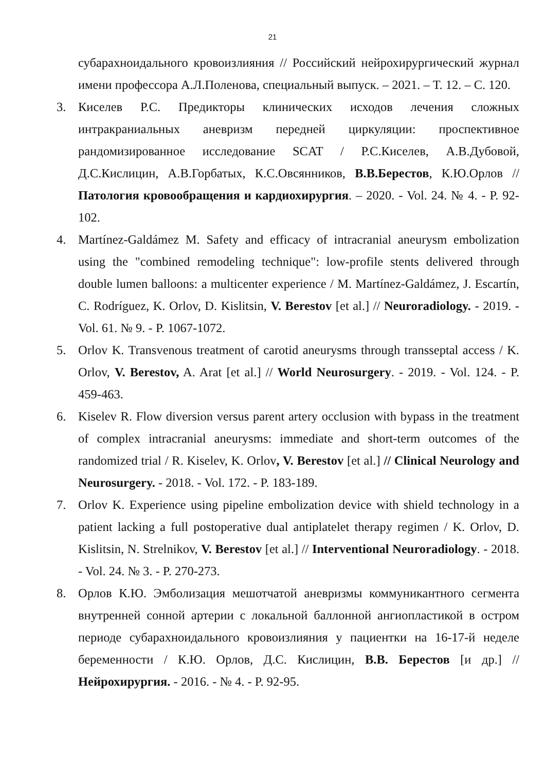21
субарахноидального кровоизлияния // Российский нейрохирургический журнал имени профессора А.Л.Поленова, специальный выпуск. – 2021. – Т. 12. – С. 120.
3. Киселев Р.С. Предикторы клинических исходов лечения сложных интракраниальных аневризм передней циркуляции: проспективное рандомизированное исследование SCAT / Р.С.Киселев, А.В.Дубовой, Д.С.Кислицин, А.В.Горбатых, К.С.Овсянников, В.В.Берестов, К.Ю.Орлов // Патология кровообращения и кардиохирургия. – 2020. - Vol. 24. № 4. - P. 92-102.
4. Martínez-Galdámez M. Safety and efficacy of intracranial aneurysm embolization using the "combined remodeling technique": low-profile stents delivered through double lumen balloons: a multicenter experience / M. Martínez-Galdámez, J. Escartín, C. Rodríguez, K. Orlov, D. Kislitsin, V. Berestov [et al.] // Neuroradiology. - 2019. - Vol. 61. № 9. - P. 1067-1072.
5. Orlov K. Transvenous treatment of carotid aneurysms through transseptal access / K. Orlov, V. Berestov, A. Arat [et al.] // World Neurosurgery. - 2019. - Vol. 124. - P. 459-463.
6. Kiselev R. Flow diversion versus parent artery occlusion with bypass in the treatment of complex intracranial aneurysms: immediate and short-term outcomes of the randomized trial / R. Kiselev, K. Orlov, V. Berestov [et al.] // Clinical Neurology and Neurosurgery. - 2018. - Vol. 172. - P. 183-189.
7. Orlov K. Experience using pipeline embolization device with shield technology in a patient lacking a full postoperative dual antiplatelet therapy regimen / K. Orlov, D. Kislitsin, N. Strelnikov, V. Berestov [et al.] // Interventional Neuroradiology. - 2018. - Vol. 24. № 3. - P. 270-273.
8. Орлов К.Ю. Эмболизация мешотчатой аневризмы коммуникантного сегмента внутренней сонной артерии с локальной баллонной ангиопластикой в остром периоде субарахноидального кровоизлияния у пациентки на 16-17-й неделе беременности / К.Ю. Орлов, Д.С. Кислицин, В.В. Берестов [и др.] // Нейрохирургия. - 2016. - № 4. - P. 92-95.